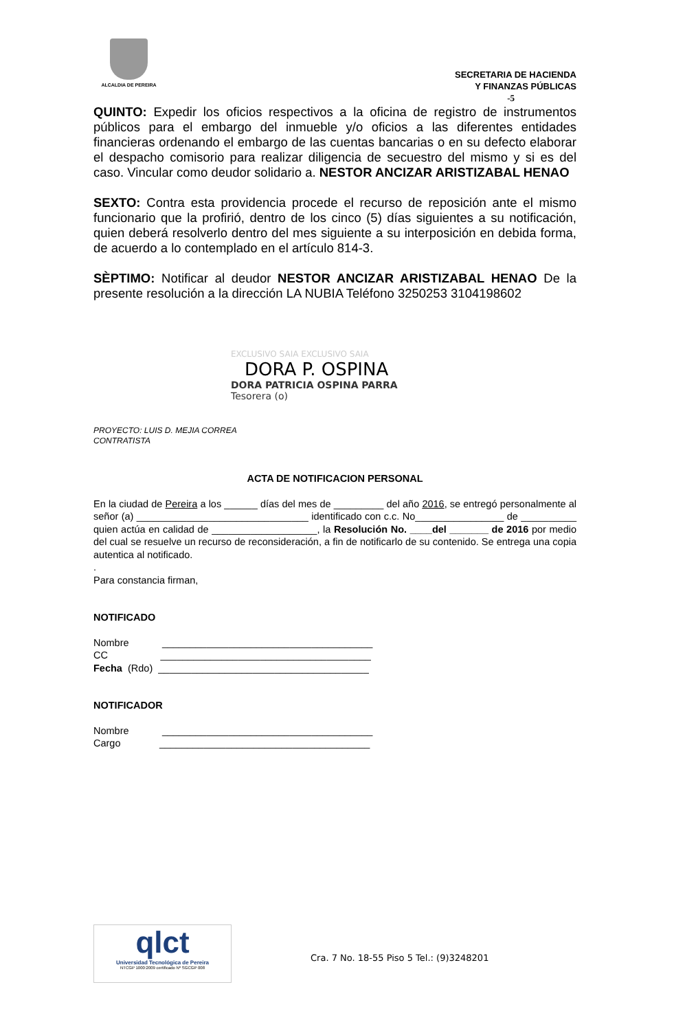ALCALDIA DE PEREIRA
SECRETARIA DE HACIENDA
Y FINANZAS PÚBLICAS
-5
QUINTO: Expedir los oficios respectivos a la oficina de registro de instrumentos públicos para el embargo del inmueble y/o oficios a las diferentes entidades financieras ordenando el embargo de las cuentas bancarias o en su defecto elaborar el despacho comisorio para realizar diligencia de secuestro del mismo y si es del caso. Vincular como deudor solidario a. NESTOR ANCIZAR ARISTIZABAL HENAO
SEXTO: Contra esta providencia procede el recurso de reposición ante el mismo funcionario que la profirió, dentro de los cinco (5) días siguientes a su notificación, quien deberá resolverlo dentro del mes siguiente a su interposición en debida forma, de acuerdo a lo contemplado en el artículo 814-3.
SÈPTIMO: Notificar al deudor NESTOR ANCIZAR ARISTIZABAL HENAO De la presente resolución a la dirección LA NUBIA Teléfono 3250253 3104198602
EXCLUSIVO SAIA EXCLUSIVO SAIA
DORA P. OSPINA
DORA PATRICIA OSPINA PARRA
Tesorera (o)
PROYECTO: LUIS D. MEJIA CORREA
CONTRATISTA
ACTA DE NOTIFICACION PERSONAL
En la ciudad de Pereira a los ______ días del mes de _________ del año 2016, se entregó personalmente al señor (a) _______________________________ identificado con c.c. No________________ de __________ quien actúa en calidad de ___________________, la Resolución No. ____del _______ de 2016 por medio del cual se resuelve un recurso de reconsideración, a fin de notificarlo de su contenido. Se entrega una copia autentica al notificado.
.
Para constancia firman,
NOTIFICADO
Nombre ______________________________________
CC ______________________________________
Fecha (Rdo) ______________________________________
NOTIFICADOR
Nombre ______________________________________
Cargo ______________________________________
qlct
Universidad Tecnológica de Pereira
NTCGP 1000:2009 certificado Nº SGCGP 008
Cra. 7 No. 18-55 Piso 5 Tel.: (9)3248201